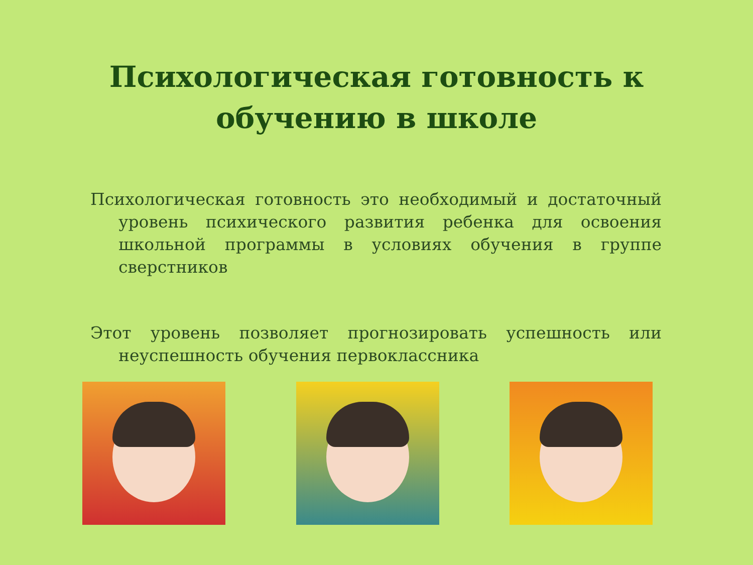Психологическая готовность к обучению в школе
Психологическая готовность это необходимый и достаточный уровень психического развития ребенка для освоения школьной программы в условиях обучения в группе сверстников
Этот уровень позволяет прогнозировать успешность или неуспешность обучения первоклассника